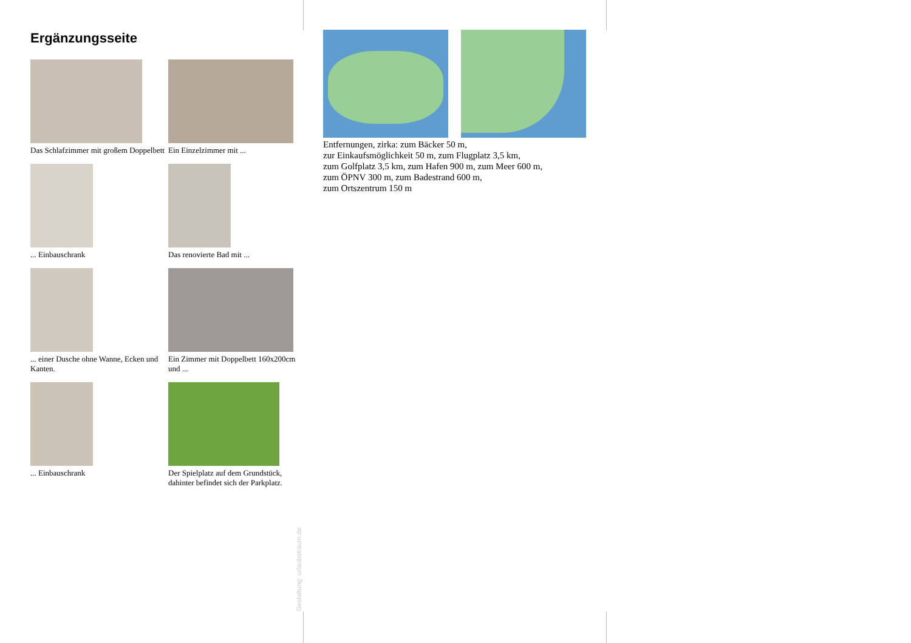Ergänzungsseite
Das Schlafzimmer mit großem Doppelbett
Ein Einzelzimmer mit ...
... Einbauschrank
Das renovierte Bad mit ...
... einer Dusche ohne Wanne, Ecken und Kanten.
Ein Zimmer mit Doppelbett 160x200cm und ...
... Einbauschrank
Der Spielplatz auf dem Grundstück, dahinter befindet sich der Parkplatz.
Entfernungen, zirka: zum Bäcker 50 m,
zur Einkaufsmöglichkeit 50 m, zum Flugplatz 3,5 km,
zum Golfplatz 3,5 km, zum Hafen 900 m, zum Meer 600 m,
zum ÖPNV 300 m, zum Badestrand 600 m,
zum Ortszentrum 150 m
Gestaltung: urlaubstraum.de